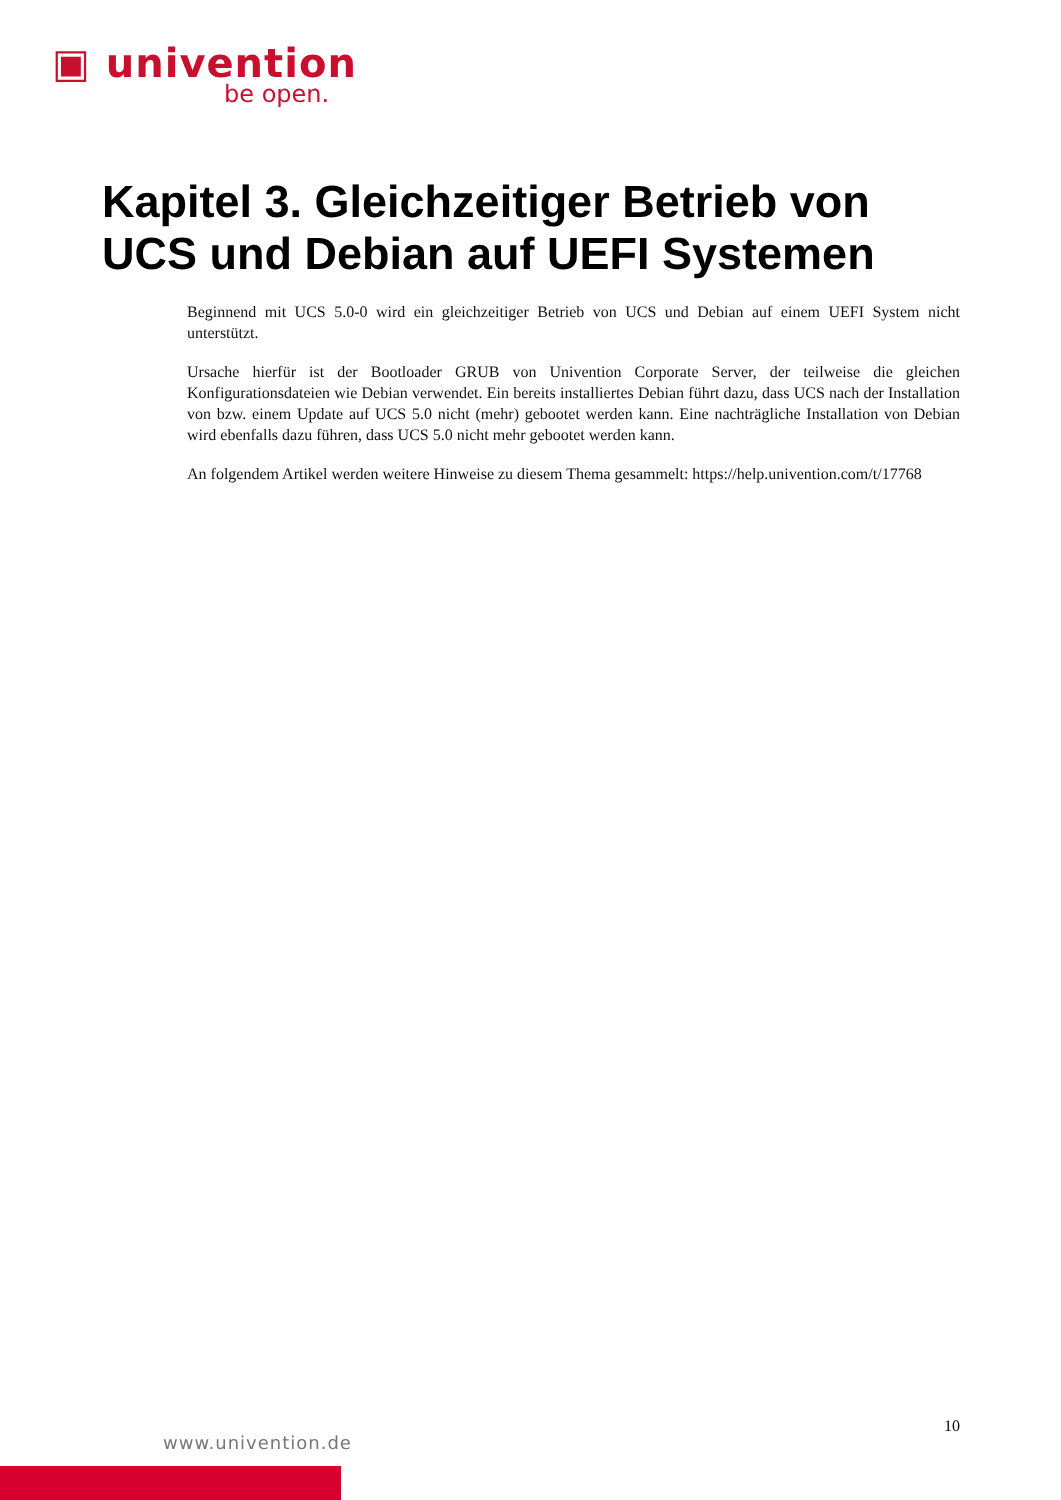▣ univention
be open.
Kapitel 3. Gleichzeitiger Betrieb von
UCS und Debian auf UEFI Systemen
Beginnend mit UCS 5.0-0 wird ein gleichzeitiger Betrieb von UCS und Debian auf einem UEFI System nicht unterstützt.
Ursache hierfür ist der Bootloader GRUB von Univention Corporate Server, der teilweise die gleichen Konfigurationsdateien wie Debian verwendet. Ein bereits installiertes Debian führt dazu, dass UCS nach der Installation von bzw. einem Update auf UCS 5.0 nicht (mehr) gebootet werden kann. Eine nachträgliche Installation von Debian wird ebenfalls dazu führen, dass UCS 5.0 nicht mehr gebootet werden kann.
An folgendem Artikel werden weitere Hinweise zu diesem Thema gesammelt: https://help.univention.com/t/17768
10
www.univention.de